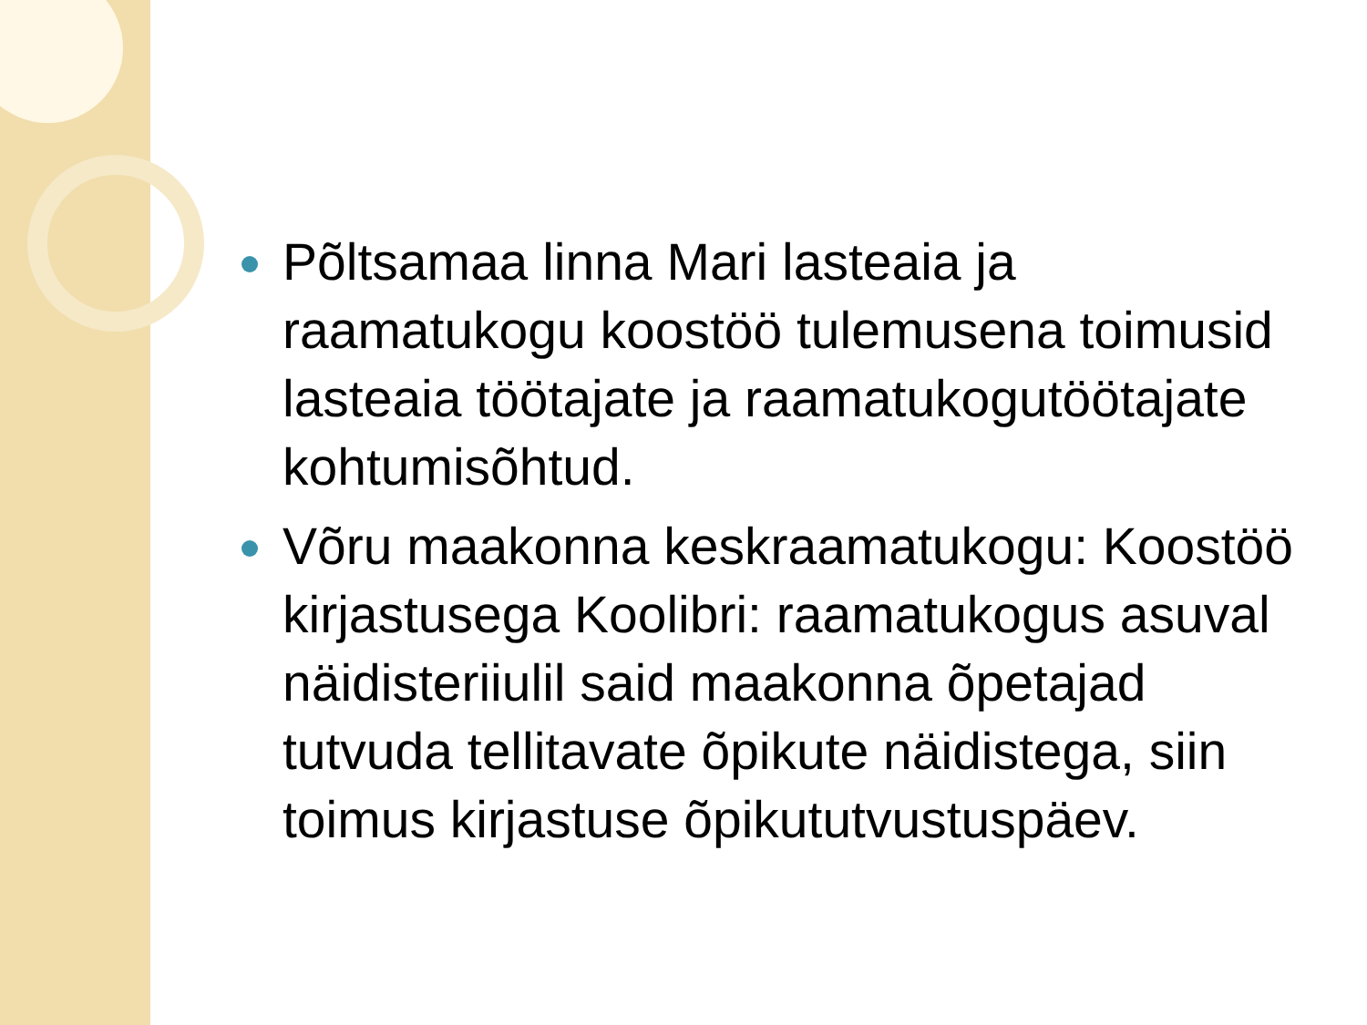Põltsamaa linna Mari lasteaia ja raamatukogu koostöö tulemusena toimusid lasteaia töötajate ja raamatukogutöötajate kohtumisõhtud.
Võru maakonna keskraamatukogu: Koostöö kirjastusega Koolibri: raamatukogus asuval näidisteriiulil said maakonna õpetajad tutvuda tellitavate õpikute näidistega, siin toimus kirjastuse õpikututvustuspäev.